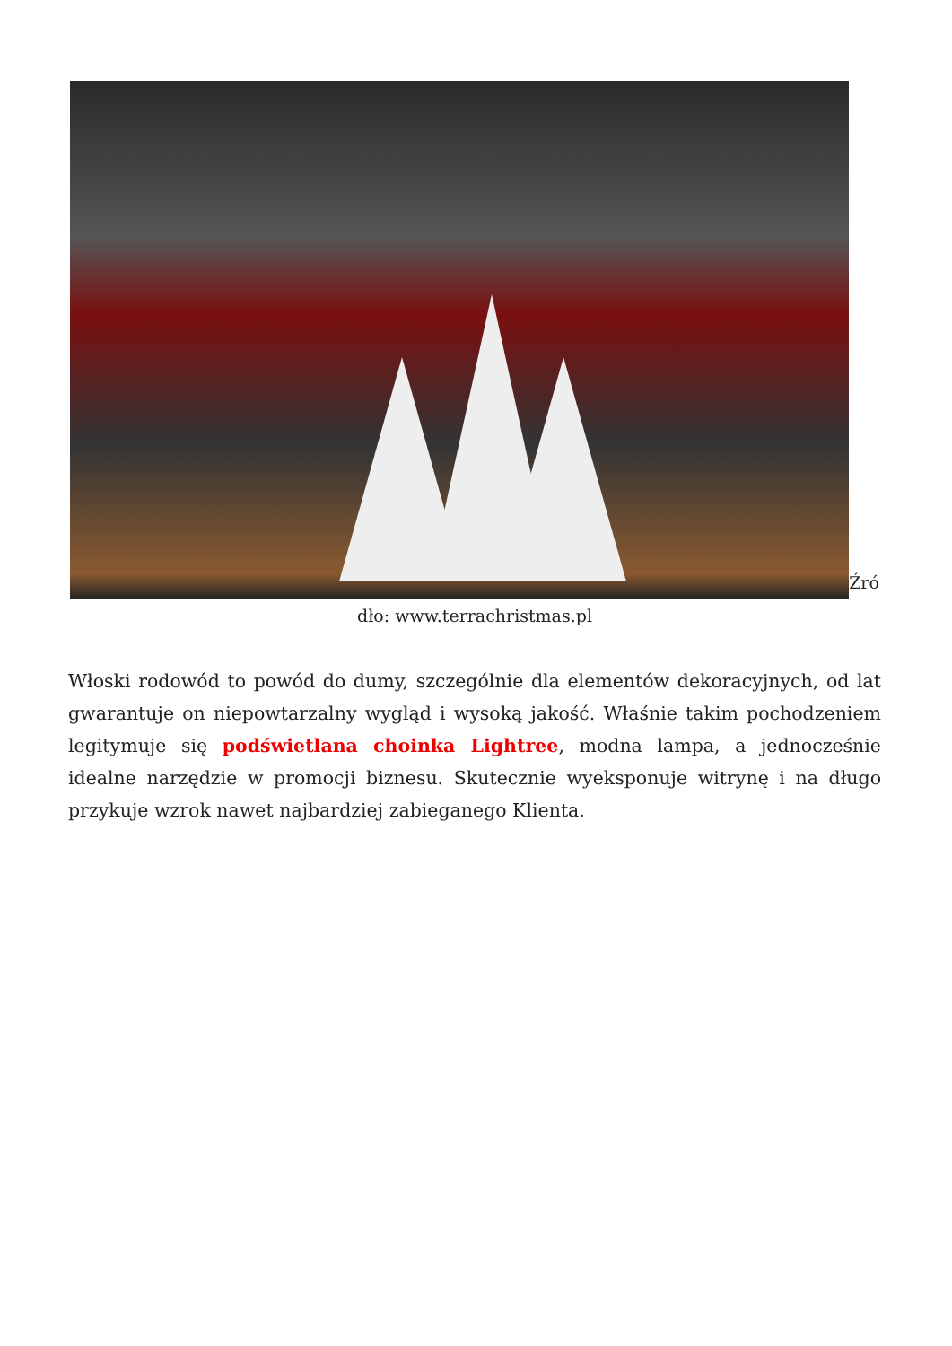Źró dło: www.terrachristmas.pl
Włoski rodowód to powód do dumy, szczególnie dla elementów dekoracyjnych, od lat gwarantuje on niepowtarzalny wygląd i wysoką jakość. Właśnie takim pochodzeniem legitymuje się podświetlana choinka Lightree, modna lampa, a jednocześnie idealne narzędzie w promocji biznesu. Skutecznie wyeksponuje witrynę i na długo przykuje wzrok nawet najbardziej zabieganego Klienta.